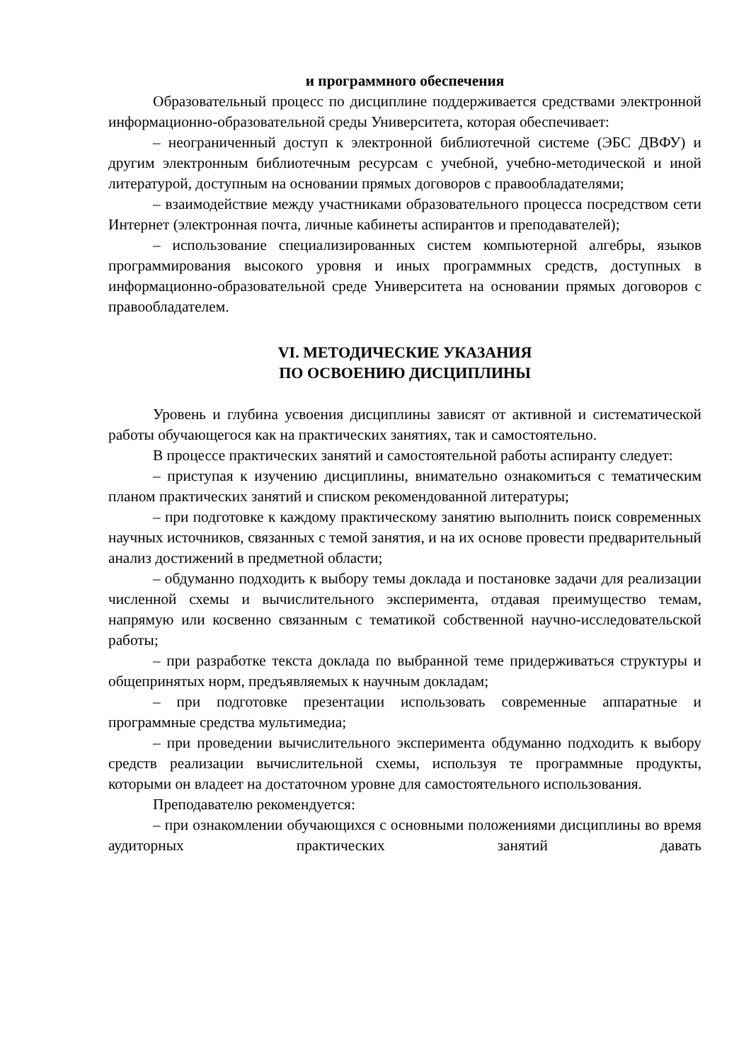и программного обеспечения
Образовательный процесс по дисциплине поддерживается средствами электронной информационно-образовательной среды Университета, которая обеспечивает:
– неограниченный доступ к электронной библиотечной системе (ЭБС ДВФУ) и другим электронным библиотечным ресурсам с учебной, учебно-методической и иной литературой, доступным на основании прямых договоров с правообладателями;
– взаимодействие между участниками образовательного процесса посредством сети Интернет (электронная почта, личные кабинеты аспирантов и преподавателей);
– использование специализированных систем компьютерной алгебры, языков программирования высокого уровня и иных программных средств, доступных в информационно-образовательной среде Университета на основании прямых договоров с правообладателем.
VI. МЕТОДИЧЕСКИЕ УКАЗАНИЯ
ПО ОСВОЕНИЮ ДИСЦИПЛИНЫ
Уровень и глубина усвоения дисциплины зависят от активной и систематической работы обучающегося как на практических занятиях, так и самостоятельно.
В процессе практических занятий и самостоятельной работы аспиранту следует:
– приступая к изучению дисциплины, внимательно ознакомиться с тематическим планом практических занятий и списком рекомендованной литературы;
– при подготовке к каждому практическому занятию выполнить поиск современных научных источников, связанных с темой занятия, и на их основе провести предварительный анализ достижений в предметной области;
– обдуманно подходить к выбору темы доклада и постановке задачи для реализации численной схемы и вычислительного эксперимента, отдавая преимущество темам, напрямую или косвенно связанным с тематикой собственной научно-исследовательской работы;
– при разработке текста доклада по выбранной теме придерживаться структуры и общепринятых норм, предъявляемых к научным докладам;
– при подготовке презентации использовать современные аппаратные и программные средства мультимедиа;
– при проведении вычислительного эксперимента обдуманно подходить к выбору средств реализации вычислительной схемы, используя те программные продукты, которыми он владеет на достаточном уровне для самостоятельного использования.
Преподавателю рекомендуется:
– при ознакомлении обучающихся с основными положениями дисциплины во время аудиторных практических занятий давать